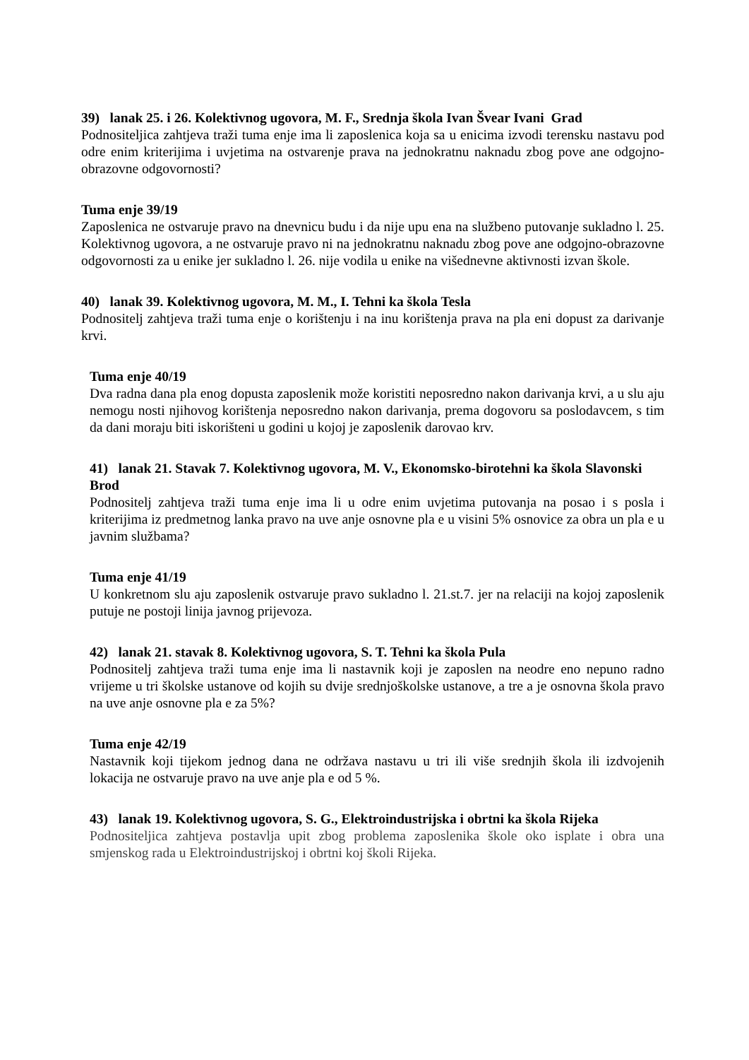39) lanak 25. i 26. Kolektivnog ugovora, M. F., Srednja škola Ivan Švear Ivani Grad
Podnositeljica zahtjeva traži tuma enje ima li zaposlenica koja sa u enicima izvodi terensku nastavu pod odre enim kriterijima i uvjetima na ostvarenje prava na jednokratnu naknadu zbog pove ane odgojno-obrazovne odgovornosti?
Tuma enje 39/19
Zaposlenica ne ostvaruje pravo na dnevnicu budu i da nije upu ena na službeno putovanje sukladno l. 25. Kolektivnog ugovora, a ne ostvaruje pravo ni na jednokratnu naknadu zbog pove ane odgojno-obrazovne odgovornosti za u enike jer sukladno l. 26. nije vodila u enike na višednevne aktivnosti izvan škole.
40) lanak 39. Kolektivnog ugovora, M. M., I. Tehni ka škola Tesla
Podnositelj zahtjeva traži tuma enje o korištenju i na inu korištenja prava na pla eni dopust za darivanje krvi.
Tuma enje 40/19
Dva radna dana pla enog dopusta zaposlenik može koristiti neposredno nakon darivanja krvi, a u slu aju nemogu nosti njihovog korištenja neposredno nakon darivanja, prema dogovoru sa poslodavcem, s tim da dani moraju biti iskorišteni u godini u kojoj je zaposlenik darovao krv.
41) lanak 21. Stavak 7. Kolektivnog ugovora, M. V., Ekonomsko-birotehni ka škola Slavonski Brod
Podnositelj zahtjeva traži tuma enje ima li u odre enim uvjetima putovanja na posao i s posla i kriterijima iz predmetnog lanka pravo na uve anje osnovne pla e u visini 5% osnovice za obra un pla e u javnim službama?
Tuma enje 41/19
U konkretnom slu aju zaposlenik ostvaruje pravo sukladno l. 21.st.7. jer na relaciji na kojoj zaposlenik putuje ne postoji linija javnog prijevoza.
42) lanak 21. stavak 8. Kolektivnog ugovora, S. T. Tehni ka škola Pula
Podnositelj zahtjeva traži tuma enje ima li nastavnik koji je zaposlen na neodre eno nepuno radno vrijeme u tri školske ustanove od kojih su dvije srednjoškolske ustanove, a tre a je osnovna škola pravo na uve anje osnovne pla e za 5%?
Tuma enje 42/19
Nastavnik koji tijekom jednog dana ne održava nastavu u tri ili više srednjih škola ili izdvojenih lokacija ne ostvaruje pravo na uve anje pla e od 5 %.
43) lanak 19. Kolektivnog ugovora, S. G., Elektroindustrijska i obrtni ka škola Rijeka
Podnositeljica zahtjeva postavlja upit zbog problema zaposlenika škole oko isplate i obra una smjenskog rada u Elektroindustrijskoj i obrtni koj školi Rijeka.